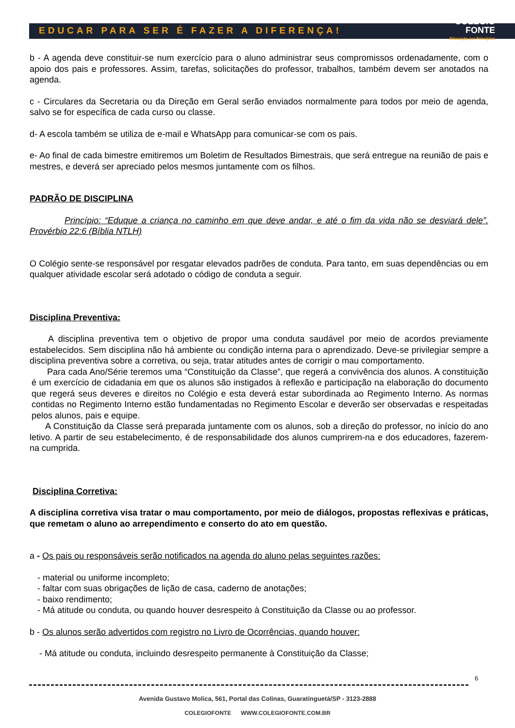EDUCAR PARA SER É FAZER A DIFERENÇA!
COLÉGIO
FONTE
Educação por Princípios
b - A agenda deve constituir-se num exercício para o aluno administrar seus compromissos ordenadamente, com o apoio dos pais e professores. Assim, tarefas, solicitações do professor, trabalhos, também devem ser anotados na agenda.
c - Circulares da Secretaria ou da Direção em Geral serão enviados normalmente para todos por meio de agenda, salvo se for específica de cada curso ou classe.
d- A escola também se utiliza de e-mail e WhatsApp para comunicar-se com os pais.
e- Ao final de cada bimestre emitiremos um Boletim de Resultados Bimestrais, que será entregue na reunião de pais e mestres, e deverá ser apreciado pelos mesmos juntamente com os filhos.
PADRÃO DE DISCIPLINA
Princípio: “Eduque a criança no caminho em que deve andar, e até o fim da vida não se desviará dele”. Provérbio 22:6 (Bíblia NTLH)
O Colégio sente-se responsável por resgatar elevados padrões de conduta. Para tanto, em suas dependências ou em qualquer atividade escolar será adotado o código de conduta a seguir.
Disciplina Preventiva:
A disciplina preventiva tem o objetivo de propor uma conduta saudável por meio de acordos previamente estabelecidos. Sem disciplina não há ambiente ou condição interna para o aprendizado. Deve-se privilegiar sempre a disciplina preventiva sobre a corretiva, ou seja, tratar atitudes antes de corrigir o mau comportamento.
Para cada Ano/Série teremos uma “Constituição da Classe”, que regerá a convivência dos alunos. A constituição é um exercício de cidadania em que os alunos são instigados à reflexão e participação na elaboração do documento que regerá seus deveres e direitos no Colégio e esta deverá estar subordinada ao Regimento Interno. As normas contidas no Regimento Interno estão fundamentadas no Regimento Escolar e deverão ser observadas e respeitadas pelos alunos, pais e equipe.
A Constituição da Classe será preparada juntamente com os alunos, sob a direção do professor, no início do ano letivo. A partir de seu estabelecimento, é de responsabilidade dos alunos cumprirem-na e dos educadores, fazerem-na cumprida.
Disciplina Corretiva:
A disciplina corretiva visa tratar o mau comportamento, por meio de diálogos, propostas reflexivas e práticas, que remetam o aluno ao arrependimento e conserto do ato em questão.
a - Os pais ou responsáveis serão notificados na agenda do aluno pelas seguintes razões:
- material ou uniforme incompleto;
- faltar com suas obrigações de lição de casa, caderno de anotações;
- baixo rendimento;
- Má atitude ou conduta, ou quando houver desrespeito à Constituição da Classe ou ao professor.
b - Os alunos serão advertidos com registro no Livro de Ocorrências, quando houver:
- Má atitude ou conduta, incluindo desrespeito permanente à Constituição da Classe;
6
Avenida Gustavo Molica, 561, Portal das Colinas, Guaratinguetá/SP - 3123-2888
COLEGIOFONTE WWW.COLEGIOFONTE.COM.BR